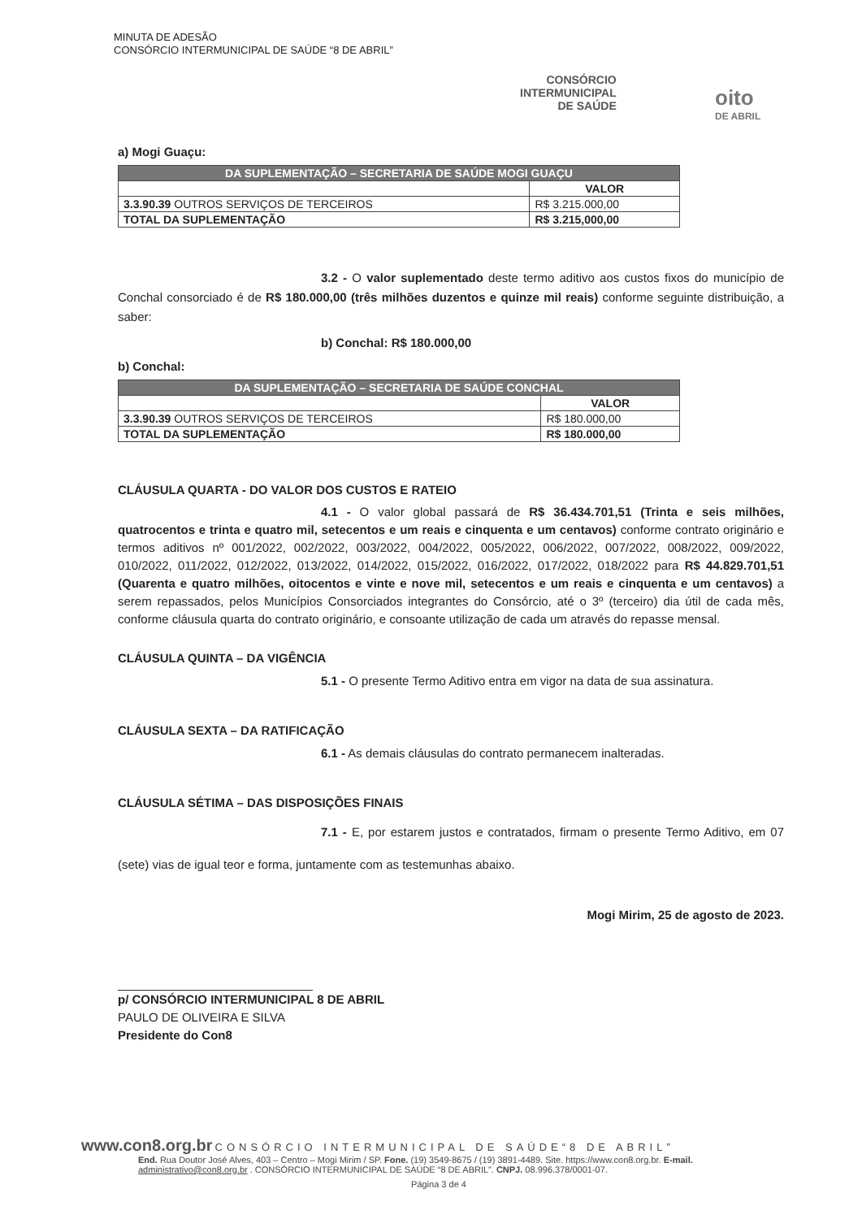MINUTA DE ADESÃO
CONSÓRCIO INTERMUNICIPAL DE SAÚDE “8 DE ABRIL”
CONSÓRCIO
INTERMUNICIPAL
DE SAÚDE
oito
DE ABRIL
a) Mogi Guaçu:
| DA SUPLEMENTAÇÃO – SECRETARIA DE SAÚDE MOGI GUAÇU | |
| --- | --- |
| | VALOR |
| 3.3.90.39 OUTROS SERVIÇOS DE TERCEIROS | R$ 3.215.000,00 |
| TOTAL DA SUPLEMENTAÇÃO | R$ 3.215,000,00 |
3.2 - O valor suplementado deste termo aditivo aos custos fixos do município de Conchal consorciado é de R$ 180.000,00 (três milhões duzentos e quinze mil reais) conforme seguinte distribuição, a saber:
b) Conchal: R$ 180.000,00
b) Conchal:
| DA SUPLEMENTAÇÃO – SECRETARIA DE SAÚDE CONCHAL | |
| --- | --- |
| | VALOR |
| 3.3.90.39 OUTROS SERVIÇOS DE TERCEIROS | R$ 180.000,00 |
| TOTAL DA SUPLEMENTAÇÃO | R$ 180.000,00 |
CLÁUSULA QUARTA - DO VALOR DOS CUSTOS E RATEIO
4.1 - O valor global passará de R$ 36.434.701,51 (Trinta e seis milhões, quatrocentos e trinta e quatro mil, setecentos e um reais e cinquenta e um centavos) conforme contrato originário e termos aditivos nº 001/2022, 002/2022, 003/2022, 004/2022, 005/2022, 006/2022, 007/2022, 008/2022, 009/2022, 010/2022, 011/2022, 012/2022, 013/2022, 014/2022, 015/2022, 016/2022, 017/2022, 018/2022 para R$ 44.829.701,51 (Quarenta e quatro milhões, oitocentos e vinte e nove mil, setecentos e um reais e cinquenta e um centavos) a serem repassados, pelos Municípios Consorciados integrantes do Consórcio, até o 3º (terceiro) dia útil de cada mês, conforme cláusula quarta do contrato originário, e consoante utilização de cada um através do repasse mensal.
CLÁUSULA QUINTA – DA VIGÊNCIA
5.1 - O presente Termo Aditivo entra em vigor na data de sua assinatura.
CLÁUSULA SEXTA – DA RATIFICAÇÃO
6.1 - As demais cláusulas do contrato permanecem inalteradas.
CLÁUSULA SÉTIMA – DAS DISPOSIÇÕES FINAIS
7.1 - E, por estarem justos e contratados, firmam o presente Termo Aditivo, em 07 (sete) vias de igual teor e forma, juntamente com as testemunhas abaixo.
Mogi Mirim, 25 de agosto de 2023.
p/ CONSÓRCIO INTERMUNICIPAL 8 DE ABRIL
PAULO DE OLIVEIRA E SILVA
Presidente do Con8
www.con8.org.br CONSÓRCIO INTERMUNICIPAL DE SAÚDE“8 DE ABRIL”
End. Rua Doutor José Alves, 403 – Centro – Mogi Mirim / SP. Fone. (19) 3549-8675 / (19) 3891-4489. Site. https://www.con8.org.br. E-mail. administrativo@con8.org.br . CONSÓRCIO INTERMUNICIPAL DE SAÚDE “8 DE ABRIL”. CNPJ. 08.996.378/0001-07.
Página 3 de 4